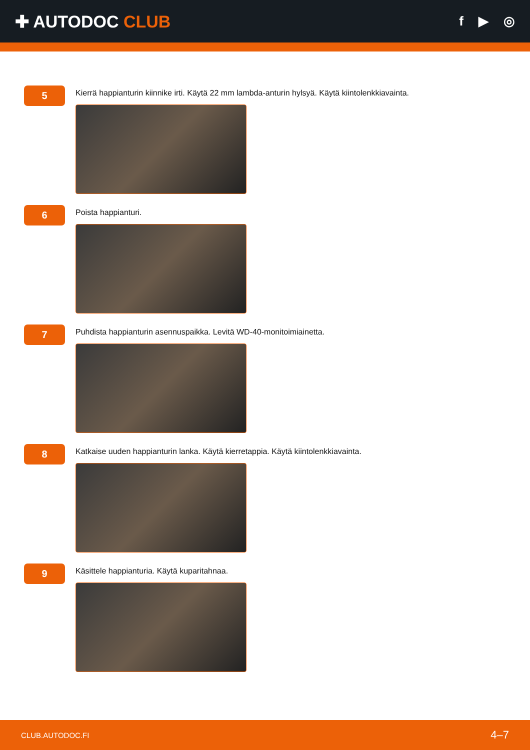✚ AUTODOC CLUB
f ▶ ◎
5
Kierrä happianturin kiinnike irti. Käytä 22 mm lambda-anturin hylsyä. Käytä kiintolenkkiavainta.
6
Poista happianturi.
7
Puhdista happianturin asennuspaikka. Levitä WD-40-monitoimiainetta.
8
Katkaise uuden happianturin lanka. Käytä kierretappia. Käytä kiintolenkkiavainta.
9
Käsittele happianturia. Käytä kuparitahnaa.
CLUB.AUTODOC.FI 4–7